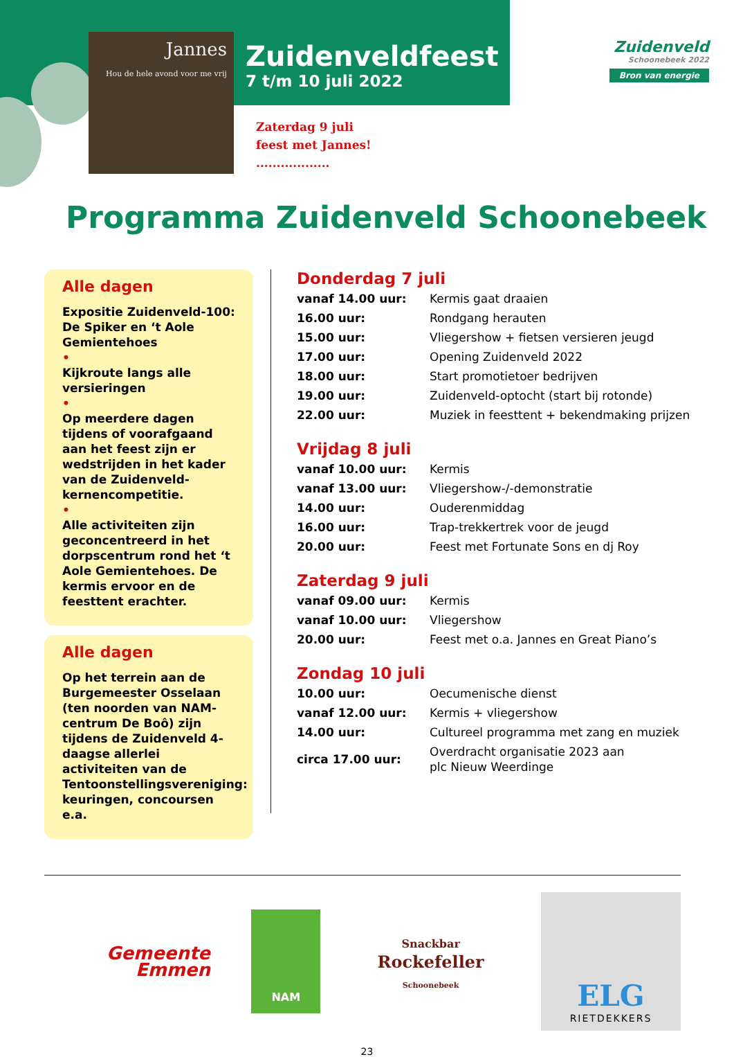Zuidenveldfeest
7 t/m 10 juli 2022
Jannes
Hou de hele avond voor me vrij
Zuidenveld
Schoonebeek 2022
Bron van energie
Zaterdag 9 juli
feest met Jannes!
..................
Programma Zuidenveld Schoonebeek
Alle dagen
Expositie Zuidenveld-100: De Spiker en ‘t Aole Gemientehoes
•
Kijkroute langs alle versieringen
•
Op meerdere dagen tijdens of voorafgaand aan het feest zijn er wedstrijden in het kader van de Zuidenveld-kernencompetitie.
•
Alle activiteiten zijn geconcentreerd in het dorpscentrum rond het ‘t Aole Gemientehoes. De kermis ervoor en de feesttent erachter.
Alle dagen
Op het terrein aan de Burgemeester Osselaan (ten noorden van NAM-centrum De Boô) zijn tijdens de Zuidenveld 4-daagse allerlei activiteiten van de Tentoonstellingsvereniging: keuringen, concoursen e.a.
Donderdag 7 juli
| vanaf 14.00 uur: | Kermis gaat draaien |
| 16.00 uur: | Rondgang herauten |
| 15.00 uur: | Vliegershow + fietsen versieren jeugd |
| 17.00 uur: | Opening Zuidenveld 2022 |
| 18.00 uur: | Start promotietoer bedrijven |
| 19.00 uur: | Zuidenveld-optocht (start bij rotonde) |
| 22.00 uur: | Muziek in feesttent + bekendmaking prijzen |
Vrijdag 8 juli
| vanaf 10.00 uur: | Kermis |
| vanaf 13.00 uur: | Vliegershow-/-demonstratie |
| 14.00 uur: | Ouderenmiddag |
| 16.00 uur: | Trap-trekkertrek voor de jeugd |
| 20.00 uur: | Feest met Fortunate Sons en dj Roy |
Zaterdag 9 juli
| vanaf 09.00 uur: | Kermis |
| vanaf 10.00 uur: | Vliegershow |
| 20.00 uur: | Feest met o.a. Jannes en Great Piano’s |
Zondag 10 juli
| 10.00 uur: | Oecumenische dienst |
| vanaf 12.00 uur: | Kermis + vliegershow |
| 14.00 uur: | Cultureel programma met zang en muziek |
| circa 17.00 uur: | Overdracht organisatie 2023 aan plc Nieuw Weerdinge |
Gemeente
Emmen
NAM
Snackbar
Rockefeller
Schoonebeek
ELG
RIETDEKKERS
23